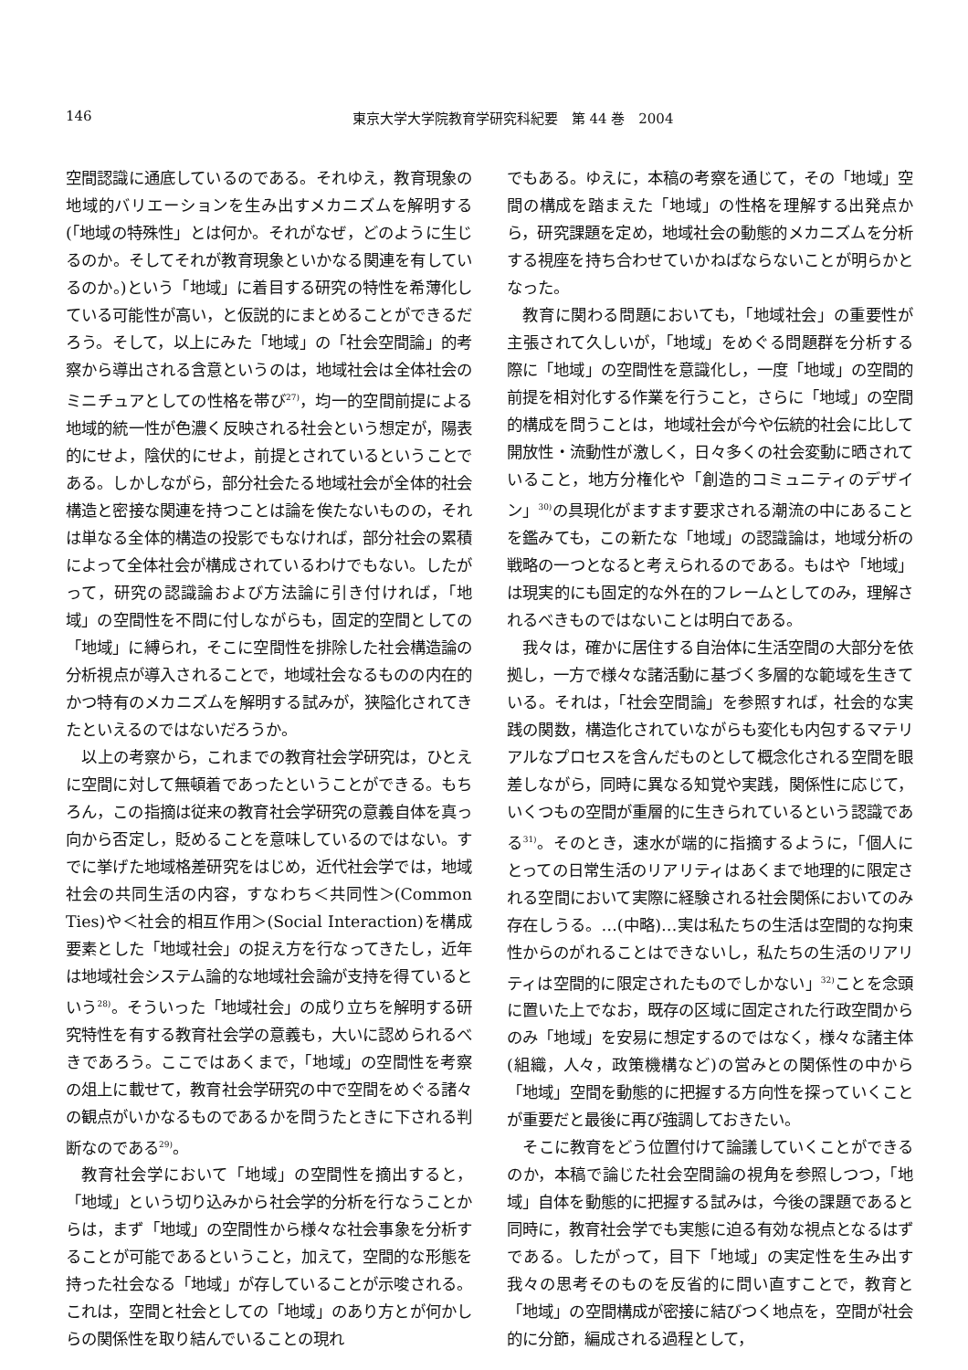146 東京大学大学院教育学研究科紀要　第 44 巻　2004
空間認識に通底しているのである。それゆえ，教育現象の地域的バリエーションを生み出すメカニズムを解明する(「地域の特殊性」とは何か。それがなぜ，どのように生じるのか。そしてそれが教育現象といかなる関連を有しているのか。)という「地域」に着目する研究の特性を希薄化している可能性が高い，と仮説的にまとめることができるだろう。そして，以上にみた「地域」の「社会空間論」的考察から導出される含意というのは，地域社会は全体社会のミニチュアとしての性格を帯び<sup>27)</sup>，均一的空間前提による地域的統一性が色濃く反映される社会という想定が，陽表的にせよ，陰伏的にせよ，前提とされているということである。しかしながら，部分社会たる地域社会が全体的社会構造と密接な関連を持つことは論を俟たないものの，それは単なる全体的構造の投影でもなければ，部分社会の累積によって全体社会が構成されているわけでもない。したがって，研究の認識論および方法論に引き付ければ，「地域」の空間性を不問に付しながらも，固定的空間としての「地域」に縛られ，そこに空間性を排除した社会構造論の分析視点が導入されることで，地域社会なるものの内在的かつ特有のメカニズムを解明する試みが，狭隘化されてきたといえるのではないだろうか。
以上の考察から，これまでの教育社会学研究は，ひとえに空間に対して無頓着であったということができる。もちろん，この指摘は従来の教育社会学研究の意義自体を真っ向から否定し，貶めることを意味しているのではない。すでに挙げた地域格差研究をはじめ，近代社会学では，地域社会の共同生活の内容，すなわち＜共同性＞(Common Ties)や＜社会的相互作用＞(Social Interaction)を構成要素とした「地域社会」の捉え方を行なってきたし，近年は地域社会システム論的な地域社会論が支持を得ているという<sup>28)</sup>。そういった「地域社会」の成り立ちを解明する研究特性を有する教育社会学の意義も，大いに認められるべきであろう。ここではあくまで，「地域」の空間性を考察の俎上に載せて，教育社会学研究の中で空間をめぐる諸々の観点がいかなるものであるかを問うたときに下される判断なのである<sup>29)</sup>。
教育社会学において「地域」の空間性を摘出すると，「地域」という切り込みから社会学的分析を行なうことからは，まず「地域」の空間性から様々な社会事象を分析することが可能であるということ，加えて，空間的な形態を持った社会なる「地域」が存していることが示唆される。これは，空間と社会としての「地域」のあり方とが何かしらの関係性を取り結んでいることの現れ
でもある。ゆえに，本稿の考察を通じて，その「地域」空間の構成を踏まえた「地域」の性格を理解する出発点から，研究課題を定め，地域社会の動態的メカニズムを分析する視座を持ち合わせていかねばならないことが明らかとなった。
教育に関わる問題においても，「地域社会」の重要性が主張されて久しいが，「地域」をめぐる問題群を分析する際に「地域」の空間性を意識化し，一度「地域」の空間的前提を相対化する作業を行うこと，さらに「地域」の空間的構成を問うことは，地域社会が今や伝統的社会に比して開放性・流動性が激しく，日々多くの社会変動に晒されていること，地方分権化や「創造的コミュニティのデザイン」<sup>30)</sup>の具現化がますます要求される潮流の中にあることを鑑みても，この新たな「地域」の認識論は，地域分析の戦略の一つとなると考えられるのである。もはや「地域」は現実的にも固定的な外在的フレームとしてのみ，理解されるべきものではないことは明白である。
我々は，確かに居住する自治体に生活空間の大部分を依拠し，一方で様々な諸活動に基づく多層的な範域を生きている。それは，「社会空間論」を参照すれば，社会的な実践の関数，構造化されていながらも変化も内包するマテリアルなプロセスを含んだものとして概念化される空間を眼差しながら，同時に異なる知覚や実践，関係性に応じて，いくつもの空間が重層的に生きられているという認識である<sup>31)</sup>。そのとき，速水が端的に指摘するように，「個人にとっての日常生活のリアリティはあくまで地理的に限定される空間において実際に経験される社会関係においてのみ存在しうる。…(中略)…実は私たちの生活は空間的な拘束性からのがれることはできないし，私たちの生活のリアリティは空間的に限定されたものでしかない」<sup>32)</sup>ことを念頭に置いた上でなお，既存の区域に固定された行政空間からのみ「地域」を安易に想定するのではなく，様々な諸主体(組織，人々，政策機構など)の営みとの関係性の中から「地域」空間を動態的に把握する方向性を探っていくことが重要だと最後に再び強調しておきたい。
そこに教育をどう位置付けて論議していくことができるのか，本稿で論じた社会空間論の視角を参照しつつ，「地域」自体を動態的に把握する試みは，今後の課題であると同時に，教育社会学でも実態に迫る有効な視点となるはずである。したがって，目下「地域」の実定性を生み出す我々の思考そのものを反省的に問い直すことで，教育と「地域」の空間構成が密接に結びつく地点を，空間が社会的に分節，編成される過程として，